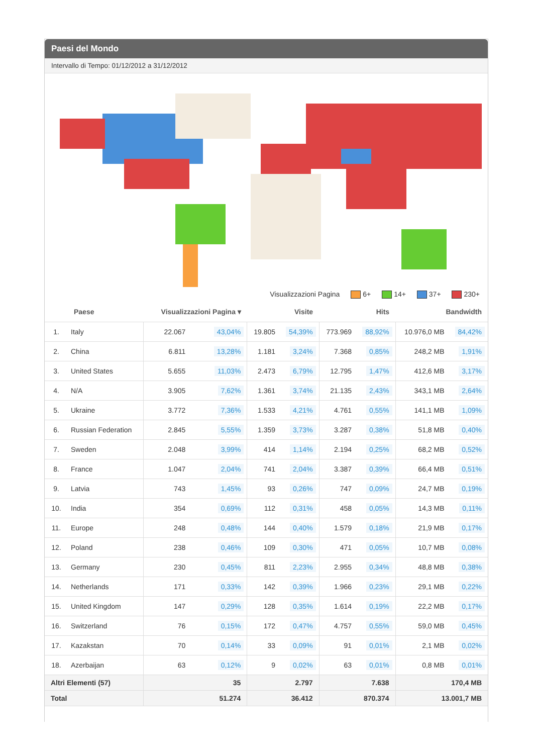Paesi del Mondo
Intervallo di Tempo: 01/12/2012 a 31/12/2012
Visualizzazioni Pagina 6+ 14+ 37+ 230+
| | Paese | Visualizzazioni Pagina ▾ | | Visite | | Hits | | Bandwidth | |
| --- | --- | --- | --- | --- | --- | --- | --- | --- | --- |
| 1. | Italy | 22.067 | 43,04% | 19.805 | 54,39% | 773.969 | 88,92% | 10.976,0 MB | 84,42% |
| 2. | China | 6.811 | 13,28% | 1.181 | 3,24% | 7.368 | 0,85% | 248,2 MB | 1,91% |
| 3. | United States | 5.655 | 11,03% | 2.473 | 6,79% | 12.795 | 1,47% | 412,6 MB | 3,17% |
| 4. | N/A | 3.905 | 7,62% | 1.361 | 3,74% | 21.135 | 2,43% | 343,1 MB | 2,64% |
| 5. | Ukraine | 3.772 | 7,36% | 1.533 | 4,21% | 4.761 | 0,55% | 141,1 MB | 1,09% |
| 6. | Russian Federation | 2.845 | 5,55% | 1.359 | 3,73% | 3.287 | 0,38% | 51,8 MB | 0,40% |
| 7. | Sweden | 2.048 | 3,99% | 414 | 1,14% | 2.194 | 0,25% | 68,2 MB | 0,52% |
| 8. | France | 1.047 | 2,04% | 741 | 2,04% | 3.387 | 0,39% | 66,4 MB | 0,51% |
| 9. | Latvia | 743 | 1,45% | 93 | 0,26% | 747 | 0,09% | 24,7 MB | 0,19% |
| 10. | India | 354 | 0,69% | 112 | 0,31% | 458 | 0,05% | 14,3 MB | 0,11% |
| 11. | Europe | 248 | 0,48% | 144 | 0,40% | 1.579 | 0,18% | 21,9 MB | 0,17% |
| 12. | Poland | 238 | 0,46% | 109 | 0,30% | 471 | 0,05% | 10,7 MB | 0,08% |
| 13. | Germany | 230 | 0,45% | 811 | 2,23% | 2.955 | 0,34% | 48,8 MB | 0,38% |
| 14. | Netherlands | 171 | 0,33% | 142 | 0,39% | 1.966 | 0,23% | 29,1 MB | 0,22% |
| 15. | United Kingdom | 147 | 0,29% | 128 | 0,35% | 1.614 | 0,19% | 22,2 MB | 0,17% |
| 16. | Switzerland | 76 | 0,15% | 172 | 0,47% | 4.757 | 0,55% | 59,0 MB | 0,45% |
| 17. | Kazakstan | 70 | 0,14% | 33 | 0,09% | 91 | 0,01% | 2,1 MB | 0,02% |
| 18. | Azerbaijan | 63 | 0,12% | 9 | 0,02% | 63 | 0,01% | 0,8 MB | 0,01% |
| Altri Elementi (57) | | 35 | | 2.797 | | 7.638 | | 170,4 MB | |
| Total | | 51.274 | | 36.412 | | 870.374 | | 13.001,7 MB | |